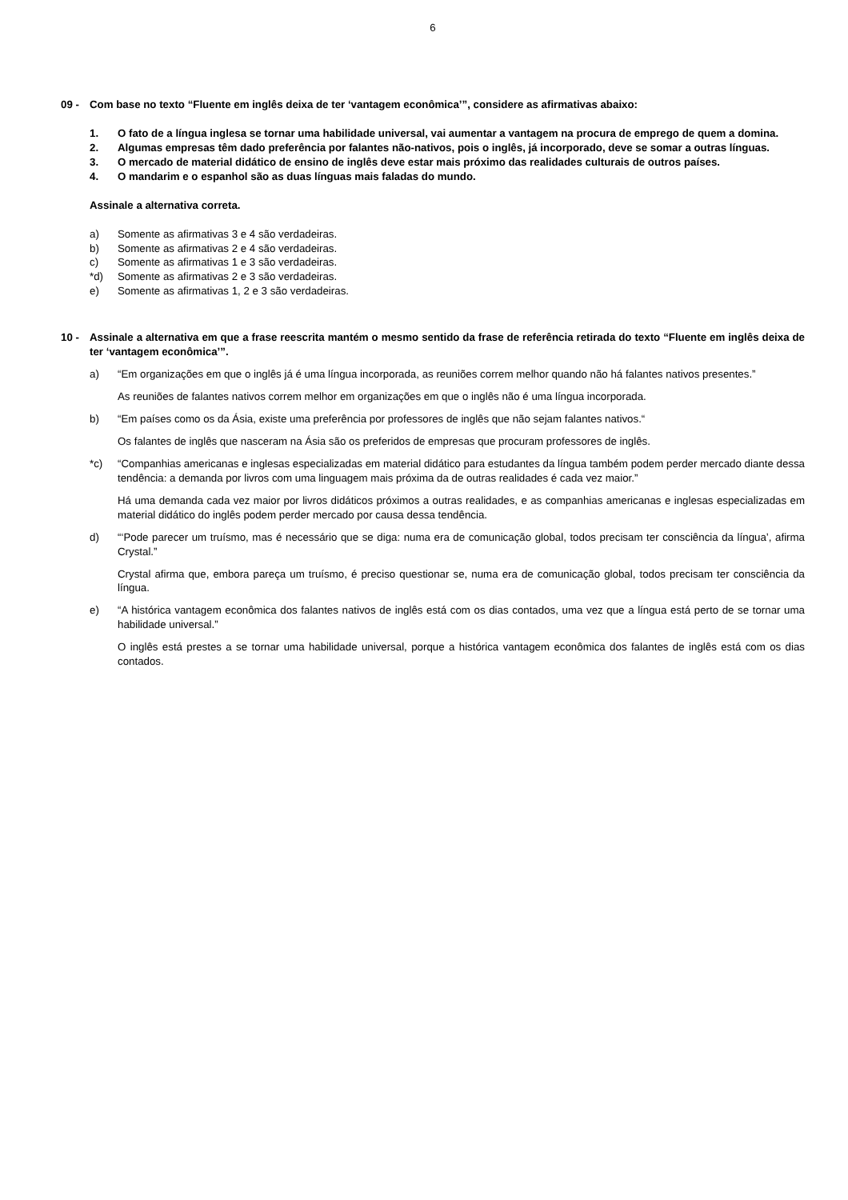6
09 - Com base no texto “Fluente em inglês deixa de ter ‘vantagem econômica’”, considere as afirmativas abaixo:
1. O fato de a língua inglesa se tornar uma habilidade universal, vai aumentar a vantagem na procura de emprego de quem a domina.
2. Algumas empresas têm dado preferência por falantes não-nativos, pois o inglês, já incorporado, deve se somar a outras línguas.
3. O mercado de material didático de ensino de inglês deve estar mais próximo das realidades culturais de outros países.
4. O mandarim e o espanhol são as duas línguas mais faladas do mundo.
Assinale a alternativa correta.
a) Somente as afirmativas 3 e 4 são verdadeiras.
b) Somente as afirmativas 2 e 4 são verdadeiras.
c) Somente as afirmativas 1 e 3 são verdadeiras.
*d) Somente as afirmativas 2 e 3 são verdadeiras.
e) Somente as afirmativas 1, 2 e 3 são verdadeiras.
10 - Assinale a alternativa em que a frase reescrita mantém o mesmo sentido da frase de referência retirada do texto “Fluente em inglês deixa de ter ‘vantagem econômica’”.
a) “Em organizações em que o inglês já é uma língua incorporada, as reuniões correm melhor quando não há falantes nativos presentes.”
As reuniões de falantes nativos correm melhor em organizações em que o inglês não é uma língua incorporada.
b) “Em países como os da Ásia, existe uma preferência por professores de inglês que não sejam falantes nativos.“
Os falantes de inglês que nasceram na Ásia são os preferidos de empresas que procuram professores de inglês.
*c) “Companhias americanas e inglesas especializadas em material didático para estudantes da língua também podem perder mercado diante dessa tendência: a demanda por livros com uma linguagem mais próxima da de outras realidades é cada vez maior.”
Há uma demanda cada vez maior por livros didáticos próximos a outras realidades, e as companhias americanas e inglesas especializadas em material didático do inglês podem perder mercado por causa dessa tendência.
d) “‘Pode parecer um truísmo, mas é necessário que se diga: numa era de comunicação global, todos precisam ter consciência da língua’, afirma Crystal.”
Crystal afirma que, embora pareça um truísmo, é preciso questionar se, numa era de comunicação global, todos precisam ter consciência da língua.
e) “A histórica vantagem econômica dos falantes nativos de inglês está com os dias contados, uma vez que a língua está perto de se tornar uma habilidade universal.”
O inglês está prestes a se tornar uma habilidade universal, porque a histórica vantagem econômica dos falantes de inglês está com os dias contados.